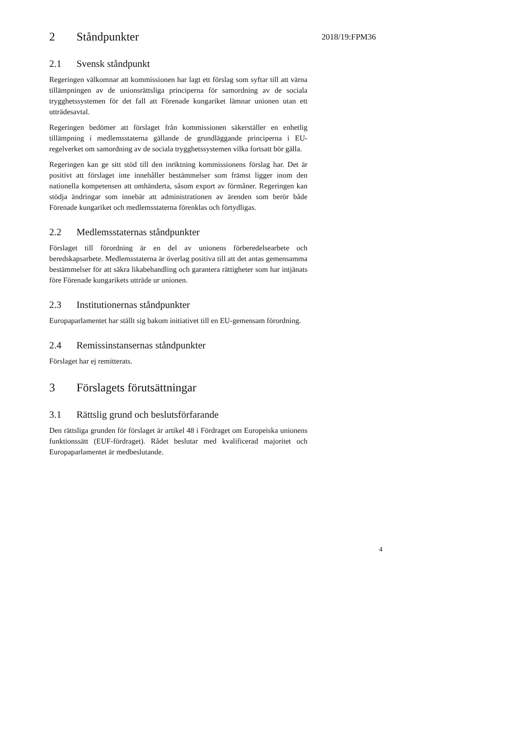2018/19:FPM36
2 Ståndpunkter
2.1 Svensk ståndpunkt
Regeringen välkomnar att kommissionen har lagt ett förslag som syftar till att värna tillämpningen av de unionsrättsliga principerna för samordning av de sociala trygghetssystemen för det fall att Förenade kungariket lämnar unionen utan ett utträdesavtal.
Regeringen bedömer att förslaget från kommissionen säkerställer en enhetlig tillämpning i medlemsstaterna gällande de grundläggande principerna i EU-regelverket om samordning av de sociala trygghetssystemen vilka fortsatt bör gälla.
Regeringen kan ge sitt stöd till den inriktning kommissionens förslag har. Det är positivt att förslaget inte innehåller bestämmelser som främst ligger inom den nationella kompetensen att omhänderta, såsom export av förmåner. Regeringen kan stödja ändringar som innebär att administrationen av ärenden som berör både Förenade kungariket och medlemsstaterna förenklas och förtydligas.
2.2 Medlemsstaternas ståndpunkter
Förslaget till förordning är en del av unionens förberedelsearbete och beredskapsarbete. Medlemsstaterna är överlag positiva till att det antas gemensamma bestämmelser för att säkra likabehandling och garantera rättigheter som har intjänats före Förenade kungarikets utträde ur unionen.
2.3 Institutionernas ståndpunkter
Europaparlamentet har ställt sig bakom initiativet till en EU-gemensam förordning.
2.4 Remissinstansernas ståndpunkter
Förslaget har ej remitterats.
3 Förslagets förutsättningar
3.1 Rättslig grund och beslutsförfarande
Den rättsliga grunden för förslaget är artikel 48 i Fördraget om Europeiska unionens funktionssätt (EUF-fördraget). Rådet beslutar med kvalificerad majoritet och Europaparlamentet är medbeslutande.
4